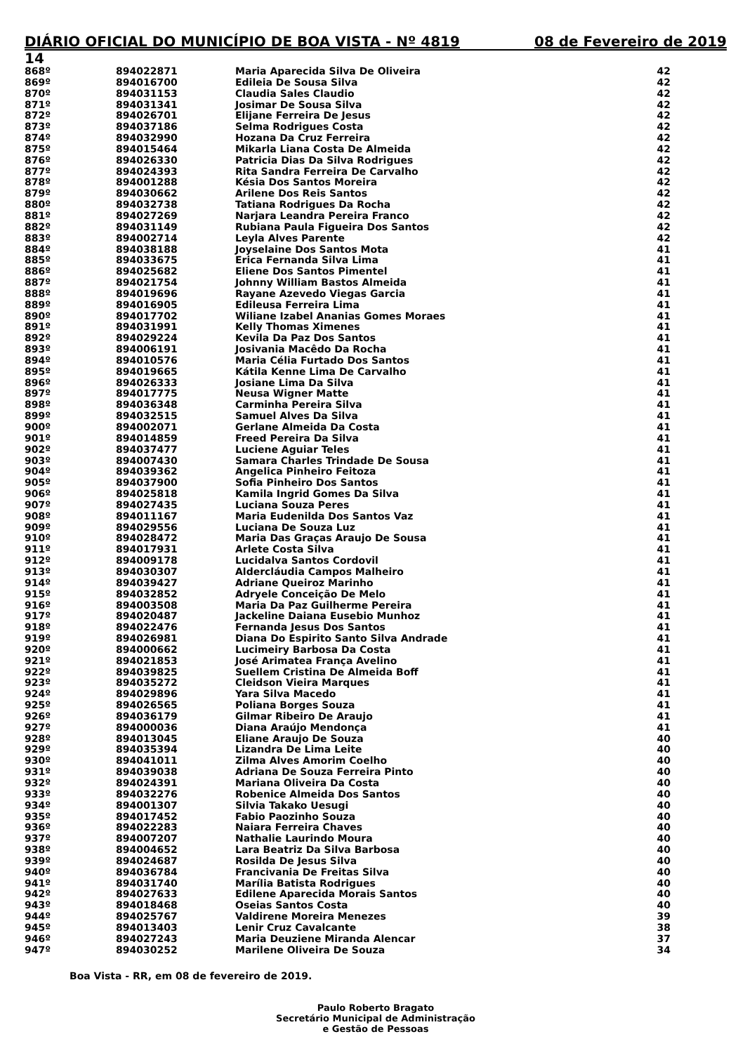DIÁRIO OFICIAL DO MUNICÍPIO DE BOA VISTA - Nº 4819 08 de Fevereiro de 2019
14
| 868º | 894022871 | Maria Aparecida Silva De Oliveira | 42 |
| 869º | 894016700 | Edileia De Sousa Silva | 42 |
| 870º | 894031153 | Claudia Sales Claudio | 42 |
| 871º | 894031341 | Josimar De Sousa Silva | 42 |
| 872º | 894026701 | Elijane Ferreira De Jesus | 42 |
| 873º | 894037186 | Selma Rodrigues Costa | 42 |
| 874º | 894032990 | Hozana Da Cruz Ferreira | 42 |
| 875º | 894015464 | Mikarla Liana Costa De Almeida | 42 |
| 876º | 894026330 | Patricia Dias Da Silva Rodrigues | 42 |
| 877º | 894024393 | Rita Sandra Ferreira De Carvalho | 42 |
| 878º | 894001288 | Késia Dos Santos Moreira | 42 |
| 879º | 894030662 | Arilene Dos Reis Santos | 42 |
| 880º | 894032738 | Tatiana Rodrigues Da Rocha | 42 |
| 881º | 894027269 | Narjara Leandra Pereira Franco | 42 |
| 882º | 894031149 | Rubiana Paula Figueira Dos Santos | 42 |
| 883º | 894002714 | Leyla Alves Parente | 42 |
| 884º | 894038188 | Joyselaine Dos Santos Mota | 41 |
| 885º | 894033675 | Erica Fernanda Silva Lima | 41 |
| 886º | 894025682 | Eliene Dos Santos Pimentel | 41 |
| 887º | 894021754 | Johnny William Bastos Almeida | 41 |
| 888º | 894019696 | Rayane Azevedo Viegas Garcia | 41 |
| 889º | 894016905 | Edileusa Ferreira Lima | 41 |
| 890º | 894017702 | Wiliane Izabel Ananias Gomes Moraes | 41 |
| 891º | 894031991 | Kelly Thomas Ximenes | 41 |
| 892º | 894029224 | Kevila Da Paz Dos Santos | 41 |
| 893º | 894006191 | Josivania Macêdo Da Rocha | 41 |
| 894º | 894010576 | Maria Célia Furtado Dos Santos | 41 |
| 895º | 894019665 | Kátila Kenne Lima De Carvalho | 41 |
| 896º | 894026333 | Josiane Lima Da Silva | 41 |
| 897º | 894017775 | Neusa Wigner Matte | 41 |
| 898º | 894036348 | Carminha Pereira Silva | 41 |
| 899º | 894032515 | Samuel Alves Da Silva | 41 |
| 900º | 894002071 | Gerlane Almeida Da Costa | 41 |
| 901º | 894014859 | Freed Pereira Da Silva | 41 |
| 902º | 894037477 | Luciene Aguiar Teles | 41 |
| 903º | 894007430 | Samara Charles Trindade De Sousa | 41 |
| 904º | 894039362 | Angelica Pinheiro Feitoza | 41 |
| 905º | 894037900 | Sofia Pinheiro Dos Santos | 41 |
| 906º | 894025818 | Kamila Ingrid Gomes Da Silva | 41 |
| 907º | 894027435 | Luciana Souza Peres | 41 |
| 908º | 894011167 | Maria Eudenilda Dos Santos Vaz | 41 |
| 909º | 894029556 | Luciana De Souza Luz | 41 |
| 910º | 894028472 | Maria Das Graças Araujo De Sousa | 41 |
| 911º | 894017931 | Arlete Costa Silva | 41 |
| 912º | 894009178 | Lucidalva Santos Cordovil | 41 |
| 913º | 894030307 | Aldercláudia Campos Malheiro | 41 |
| 914º | 894039427 | Adriane Queiroz Marinho | 41 |
| 915º | 894032852 | Adryele Conceição De Melo | 41 |
| 916º | 894003508 | Maria Da Paz Guilherme Pereira | 41 |
| 917º | 894020487 | Jackeline Daiana Eusebio Munhoz | 41 |
| 918º | 894022476 | Fernanda Jesus Dos Santos | 41 |
| 919º | 894026981 | Diana Do Espirito Santo Silva Andrade | 41 |
| 920º | 894000662 | Lucimeiry Barbosa Da Costa | 41 |
| 921º | 894021853 | José Arimatea França Avelino | 41 |
| 922º | 894039825 | Suellem Cristina De Almeida Boff | 41 |
| 923º | 894035272 | Cleidson Vieira Marques | 41 |
| 924º | 894029896 | Yara Silva Macedo | 41 |
| 925º | 894026565 | Poliana Borges Souza | 41 |
| 926º | 894036179 | Gilmar Ribeiro De Araujo | 41 |
| 927º | 894000036 | Diana Araújo Mendonça | 41 |
| 928º | 894013045 | Eliane Araujo De Souza | 40 |
| 929º | 894035394 | Lizandra De Lima Leite | 40 |
| 930º | 894041011 | Zilma Alves Amorim Coelho | 40 |
| 931º | 894039038 | Adriana De Souza Ferreira Pinto | 40 |
| 932º | 894024391 | Mariana Oliveira Da Costa | 40 |
| 933º | 894032276 | Robenice Almeida Dos Santos | 40 |
| 934º | 894001307 | Silvia Takako Uesugi | 40 |
| 935º | 894017452 | Fabio Paozinho Souza | 40 |
| 936º | 894022283 | Naiara Ferreira Chaves | 40 |
| 937º | 894007207 | Nathalie Laurindo Moura | 40 |
| 938º | 894004652 | Lara Beatriz Da Silva Barbosa | 40 |
| 939º | 894024687 | Rosilda De Jesus Silva | 40 |
| 940º | 894036784 | Francivania De Freitas Silva | 40 |
| 941º | 894031740 | Marília Batista Rodrigues | 40 |
| 942º | 894027633 | Edilene Aparecida Morais Santos | 40 |
| 943º | 894018468 | Oseias Santos Costa | 40 |
| 944º | 894025767 | Valdirene Moreira Menezes | 39 |
| 945º | 894013403 | Lenir Cruz Cavalcante | 38 |
| 946º | 894027243 | Maria Deuziene Miranda Alencar | 37 |
| 947º | 894030252 | Marilene Oliveira De Souza | 34 |
Boa Vista - RR, em 08 de fevereiro de 2019.
Paulo Roberto Bragato
Secretário Municipal de Administração
e Gestão de Pessoas